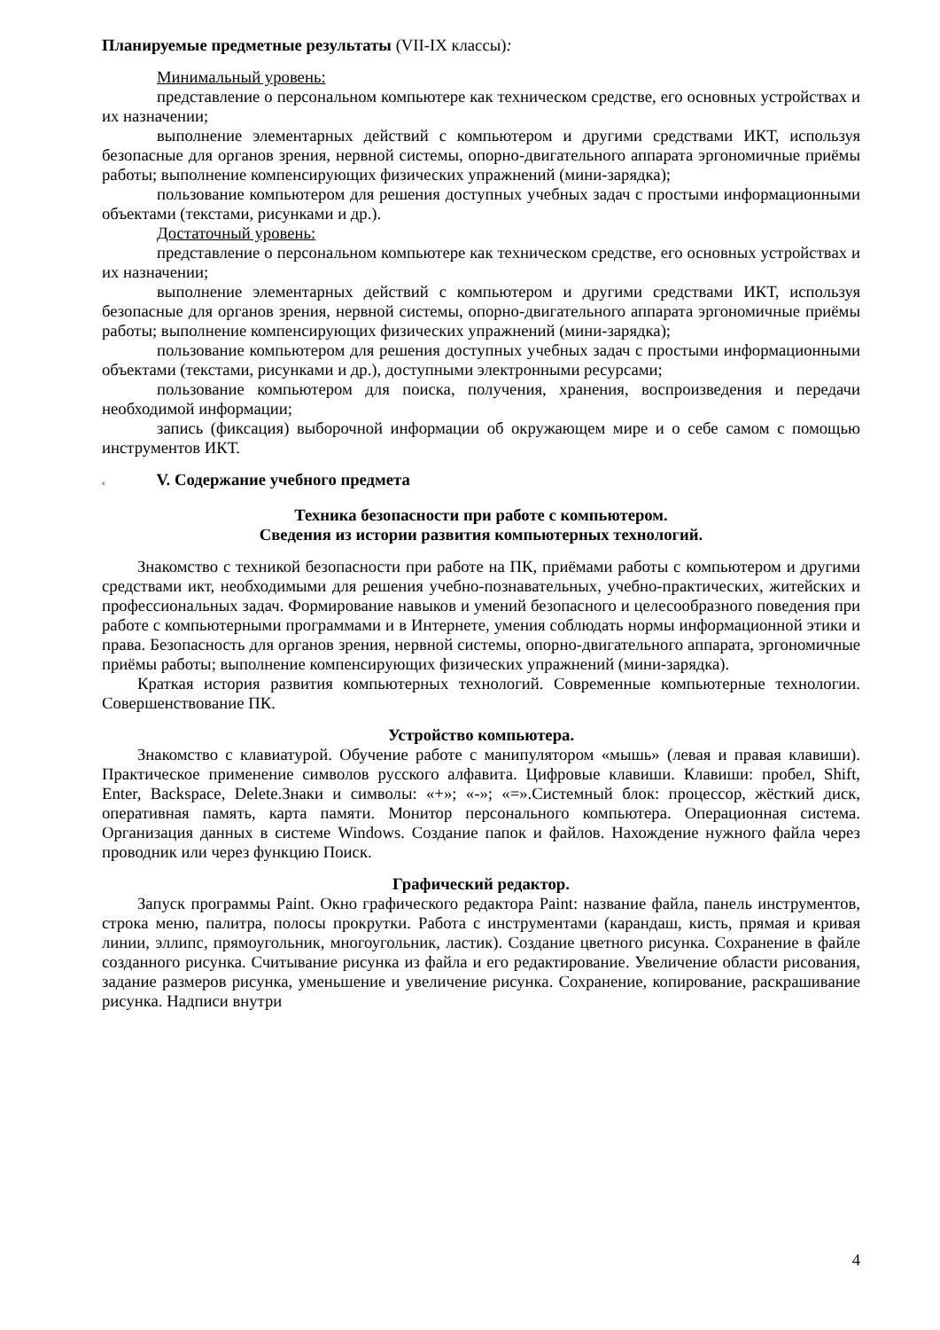Планируемые предметные результаты (VII-IX классы):
Минимальный уровень:
представление о персональном компьютере как техническом средстве, его основных устройствах и их назначении;
выполнение элементарных действий с компьютером и другими средствами ИКТ, используя безопасные для органов зрения, нервной системы, опорно-двигательного аппарата эргономичные приёмы работы; выполнение компенсирующих физических упражнений (мини-зарядка);
пользование компьютером для решения доступных учебных задач с простыми информационными объектами (текстами, рисунками и др.).
Достаточный уровень:
представление о персональном компьютере как техническом средстве, его основных устройствах и их назначении;
выполнение элементарных действий с компьютером и другими средствами ИКТ, используя безопасные для органов зрения, нервной системы, опорно-двигательного аппарата эргономичные приёмы работы; выполнение компенсирующих физических упражнений (мини-зарядка);
пользование компьютером для решения доступных учебных задач с простыми информационными объектами (текстами, рисунками и др.), доступными электронными ресурсами;
пользование компьютером для поиска, получения, хранения, воспроизведения и передачи необходимой информации;
запись (фиксация) выборочной информации об окружающем мире и о себе самом с помощью инструментов ИКТ.
v. V. Содержание учебного предмета
Техника безопасности при работе с компьютером.
Сведения из истории развития компьютерных технологий.
Знакомство с техникой безопасности при работе на ПК, приёмами работы с компьютером и другими средствами икт, необходимыми для решения учебно-познавательных, учебно-практических, житейских и профессиональных задач. Формирование навыков и умений безопасного и целесообразного поведения при работе с компьютерными программами и в Интернете, умения соблюдать нормы информационной этики и права. Безопасность для органов зрения, нервной системы, опорно-двигательного аппарата, эргономичные приёмы работы; выполнение компенсирующих физических упражнений (мини-зарядка).
Краткая история развития компьютерных технологий. Современные компьютерные технологии. Совершенствование ПК.
Устройство компьютера.
Знакомство с клавиатурой. Обучение работе с манипулятором «мышь» (левая и правая клавиши). Практическое применение символов русского алфавита. Цифровые клавиши. Клавиши: пробел, Shift, Enter, Backspace, Delete.Знаки и символы: «+»; «-»; «=».Системный блок: процессор, жёсткий диск, оперативная память, карта памяти. Монитор персонального компьютера. Операционная система. Организация данных в системе Windows. Создание папок и файлов. Нахождение нужного файла через проводник или через функцию Поиск.
Графический редактор.
Запуск программы Paint. Окно графического редактора Paint: название файла, панель инструментов, строка меню, палитра, полосы прокрутки. Работа с инструментами (карандаш, кисть, прямая и кривая линии, эллипс, прямоугольник, многоугольник, ластик). Создание цветного рисунка. Сохранение в файле созданного рисунка. Считывание рисунка из файла и его редактирование. Увеличение области рисования, задание размеров рисунка, уменьшение и увеличение рисунка. Сохранение, копирование, раскрашивание рисунка. Надписи внутри
4